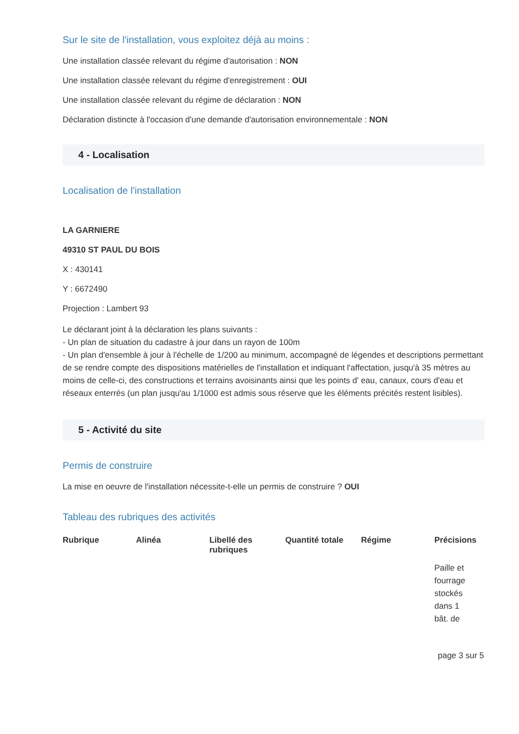Sur le site de l'installation, vous exploitez déjà au moins :
Une installation classée relevant du régime d'autorisation : NON
Une installation classée relevant du régime d'enregistrement : OUI
Une installation classée relevant du régime de déclaration : NON
Déclaration distincte à l'occasion d'une demande d'autorisation environnementale : NON
4 - Localisation
Localisation de l'installation
LA GARNIERE
49310 ST PAUL DU BOIS
X : 430141
Y : 6672490
Projection : Lambert 93
Le déclarant joint à la déclaration les plans suivants :
- Un plan de situation du cadastre à jour dans un rayon de 100m
- Un plan d'ensemble à jour à l'échelle de 1/200 au minimum, accompagné de légendes et descriptions permettant de se rendre compte des dispositions matérielles de l'installation et indiquant l'affectation, jusqu'à 35 mètres au moins de celle-ci, des constructions et terrains avoisinants ainsi que les points d' eau, canaux, cours d'eau et réseaux enterrés (un plan jusqu'au 1/1000 est admis sous réserve que les éléments précités restent lisibles).
5 - Activité du site
Permis de construire
La mise en oeuvre de l'installation nécessite-t-elle un permis de construire ? OUI
Tableau des rubriques des activités
| Rubrique | Alinéa | Libellé des rubriques | Quantité totale | Régime | Précisions |
| --- | --- | --- | --- | --- | --- |
| | | | | | Paille et fourrage stockés dans 1 bât. de |
page 3 sur 5